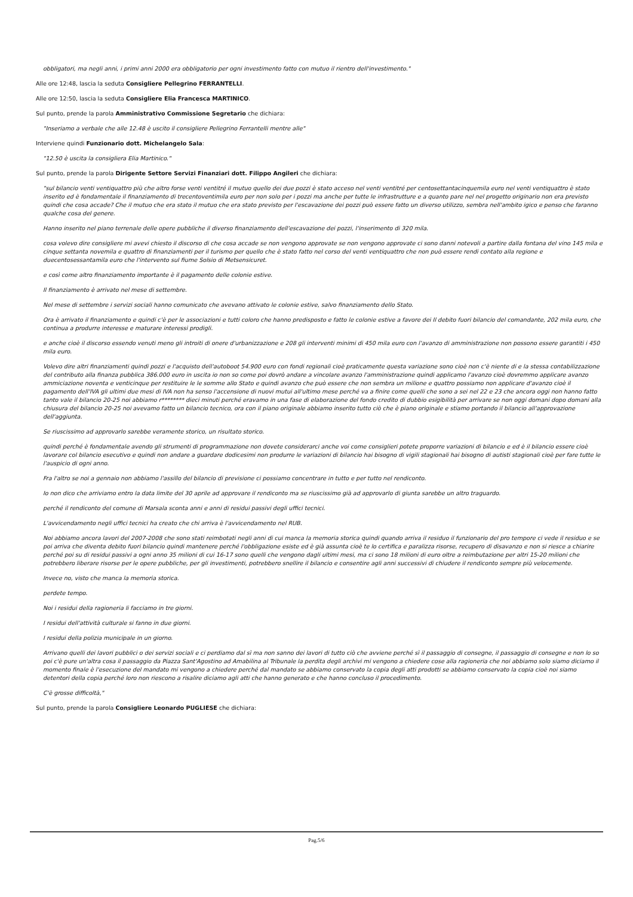obbligatori, ma negli anni, i primi anni 2000 era obbligatorio per ogni investimento fatto con mutuo il rientro dell'investimento."
Alle ore 12:48, lascia la seduta Consigliere Pellegrino FERRANTELLI.
Alle ore 12:50, lascia la seduta Consigliere Elia Francesca MARTINICO.
Sul punto, prende la parola Amministrativo Commissione Segretario che dichiara:
"Inseriamo a verbale che alle 12.48 è uscito il consigliere Pellegrino Ferrantelli mentre alle"
Interviene quindi Funzionario dott. Michelangelo Sala:
"12.50 è uscita la consigliera Elia Martinico."
Sul punto, prende la parola Dirigente Settore Servizi Finanziari dott. Filippo Angileri che dichiara:
"sul bilancio venti ventiquattro più che altro forse venti ventitré il mutuo quello dei due pozzi è stato acceso nel venti ventitré per centosettantacinquemila euro nel venti ventiquattro è stato inserito ed è fondamentale il finanziamento di trecentoventimila euro per non solo per i pozzi ma anche per tutte le infrastrutture e a quanto pare nel nel progetto originario non era previsto quindi che cosa accade? Che il mutuo che era stato il mutuo che era stato previsto per l'escavazione dei pozzi può essere fatto un diverso utilizzo, sembra nell'ambito igico e penso che faranno qualche cosa del genere.
Hanno inserito nel piano terrenale delle opere pubbliche il diverso finanziamento dell'escavazione dei pozzi, l'inserimento di 320 mila.
cosa volevo dire consigliere mi avevi chiesto il discorso di che cosa accade se non vengono approvate se non vengono approvate ci sono danni notevoli a partire dalla fontana del vino 145 mila e cinque settanta novemila e quattro di finanziamenti per il turismo per quello che è stato fatto nel corso del venti ventiquattro che non può essere rendi contato alla regione e duecentosessantamila euro che l'intervento sul fiume Solsio di Metsensicuret.
e così come altro finanziamento importante è il pagamento delle colonie estive.
Il finanziamento è arrivato nel mese di settembre.
Nel mese di settembre i servizi sociali hanno comunicato che avevano attivato le colonie estive, salvo finanziamento dello Stato.
Ora è arrivato il finanziamento e quindi c'è per le associazioni e tutti coloro che hanno predisposto e fatto le colonie estive a favore dei Il debito fuori bilancio del comandante, 202 mila euro, che continua a produrre interesse e maturare interessi prodigli.
e anche cioè il discorso essendo venuti meno gli introiti di onere d'urbanizzazione e 208 gli interventi minimi di 450 mila euro con l'avanzo di amministrazione non possono essere garantiti i 450 mila euro.
Volevo dire altri finanziamenti quindi pozzi e l'acquisto dell'autoboot 54.900 euro con fondi regionali cioè praticamente questa variazione sono cioè non c'è niente di e la stessa contabilizzazione del contributo alla finanza pubblica 386.000 euro in uscita io non so come poi dovrò andare a vincolare avanzo l'amministrazione quindi applicamo l'avanzo cioè dovremmo applicare avanzo ammiciazione noventa e venticinque per restituire le le somme allo Stato e quindi avanzo che può essere che non sembra un milione e quattro possiamo non applicare d'avanzo cioè il pagamento dell'IVA gli ultimi due mesi di IVA non ha senso l'accensione di nuovi mutui all'ultimo mese perché va a finire come quelli che sono a sei nel 22 e 23 che ancora oggi non hanno fatto tanto vale il bilancio 20-25 noi abbiamo r******** dieci minuti perché eravamo in una fase di elaborazione del fondo credito di dubbio esigibilità per arrivare se non oggi domani dopo domani alla chiusura del bilancio 20-25 noi avevamo fatto un bilancio tecnico, ora con il piano originale abbiamo inserito tutto ciò che è piano originale e stiamo portando il bilancio all'approvazione dell'aggiunta.
Se riuscissimo ad approvarlo sarebbe veramente storico, un risultato storico.
quindi perché è fondamentale avendo gli strumenti di programmazione non dovete considerarci anche voi come consiglieri potete proporre variazioni di bilancio e ed è il bilancio essere cioè lavorare col bilancio esecutivo e quindi non andare a guardare dodicesimi non produrre le variazioni di bilancio hai bisogno di vigili stagionali hai bisogno di autisti stagionali cioè per fare tutte le l'auspicio di ogni anno.
Fra l'altro se noi a gennaio non abbiamo l'assillo del bilancio di previsione ci possiamo concentrare in tutto e per tutto nel rendiconto.
Io non dico che arriviamo entro la data limite del 30 aprile ad approvare il rendiconto ma se riuscissimo già ad approvarlo di giunta sarebbe un altro traguardo.
perché il rendiconto del comune di Marsala sconta anni e anni di residui passivi degli uffici tecnici.
L'avvicendamento negli uffici tecnici ha creato che chi arriva è l'avvicendamento nel RUB.
Noi abbiamo ancora lavori del 2007-2008 che sono stati reimbotati negli anni di cui manca la memoria storica quindi quando arriva il residuo il funzionario del pro tempore ci vede il residuo e se poi arriva che diventa debito fuori bilancio quindi mantenere perché l'obbligazione esiste ed è già assunta cioè te lo certifica e paralizza risorse, recupero di disavanzo e non si riesce a chiarire perché poi su di residui passivi a ogni anno 35 milioni di cui 16-17 sono quelli che vengono dagli ultimi mesi, ma ci sono 18 milioni di euro oltre a reimbutazione per altri 15-20 milioni che potrebbero liberare risorse per le opere pubbliche, per gli investimenti, potrebbero snellire il bilancio e consentire agli anni successivi di chiudere il rendiconto sempre più velocemente.
Invece no, visto che manca la memoria storica.
perdete tempo.
Noi i residui della ragioneria li facciamo in tre giorni.
I residui dell'attività culturale si fanno in due giorni.
I residui della polizia municipale in un giorno.
Arrivano quelli dei lavori pubblici o dei servizi sociali e ci perdiamo dal sì ma non sanno dei lavori di tutto ciò che avviene perché sì il passaggio di consegne, il passaggio di consegne e non lo so poi c'è pure un'altra cosa il passaggio da Piazza Sant'Agostino ad Amabilina al Tribunale la perdita degli archivi mi vengono a chiedere cose alla ragioneria che noi abbiamo solo siamo diciamo il momento finale è l'esecuzione del mandato mi vengono a chiedere perché dal mandato se abbiamo conservato la copia degli atti prodotti se abbiamo conservato la copia cioè noi siamo detentori della copia perché loro non riescono a risalire diciamo agli atti che hanno generato e che hanno concluso il procedimento.
C'è grosse difficoltà,"
Sul punto, prende la parola Consigliere Leonardo PUGLIESE che dichiara:
Pag.5/6